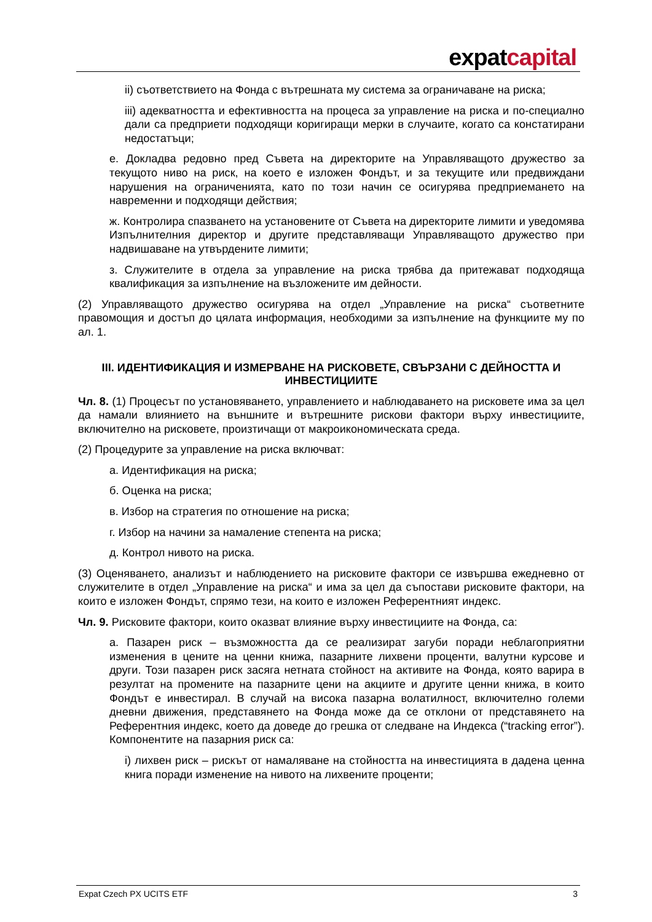expatcapital
ii) съответствието на Фонда с вътрешната му система за ограничаване на риска;
iii) адекватността и ефективността на процеса за управление на риска и по-специално дали са предприети подходящи коригиращи мерки в случаите, когато са констатирани недостатъци;
е. Докладва редовно пред Съвета на директорите на Управляващото дружество за текущото ниво на риск, на което е изложен Фондът, и за текущите или предвиждани нарушения на ограниченията, като по този начин се осигурява предприемането на навременни и подходящи действия;
ж. Контролира спазването на установените от Съвета на директорите лимити и уведомява Изпълнителния директор и другите представляващи Управляващото дружество при надвишаване на утвърдените лимити;
з. Служителите в отдела за управление на риска трябва да притежават подходяща квалификация за изпълнение на възложените им дейности.
(2) Управляващото дружество осигурява на отдел „Управление на риска“ съответните правомощия и достъп до цялата информация, необходими за изпълнение на функциите му по ал. 1.
III. ИДЕНТИФИКАЦИЯ И ИЗМЕРВАНЕ НА РИСКОВЕТЕ, СВЪРЗАНИ С ДЕЙНОСТТА И ИНВЕСТИЦИИТЕ
Чл. 8. (1) Процесът по установяването, управлението и наблюдаването на рисковете има за цел да намали влиянието на външните и вътрешните рискови фактори върху инвестициите, включително на рисковете, произтичащи от макроикономическата среда.
(2) Процедурите за управление на риска включват:
а. Идентификация на риска;
б. Оценка на риска;
в. Избор на стратегия по отношение на риска;
г. Избор на начини за намаление степента на риска;
д. Контрол нивото на риска.
(3) Оценяването, анализът и наблюдението на рисковите фактори се извършва ежедневно от служителите в отдел „Управление на риска“ и има за цел да съпостави рисковите фактори, на които е изложен Фондът, спрямо тези, на които е изложен Референтният индекс.
Чл. 9. Рисковите фактори, които оказват влияние върху инвестициите на Фонда, са:
а. Пазарен риск – възможността да се реализират загуби поради неблагоприятни изменения в цените на ценни книжа, пазарните лихвени проценти, валутни курсове и други. Този пазарен риск засяга нетната стойност на активите на Фонда, която варира в резултат на промените на пазарните цени на акциите и другите ценни книжа, в които Фондът е инвестирал. В случай на висока пазарна волатилност, включително големи дневни движения, представянето на Фонда може да се отклони от представянето на Референтния индекс, което да доведе до грешка от следване на Индекса (“tracking error”). Компонентите на пазарния риск са:
i) лихвен риск – рискът от намаляване на стойността на инвестицията в дадена ценна книга поради изменение на нивото на лихвените проценти;
Expat Czech PX UCITS ETF 3